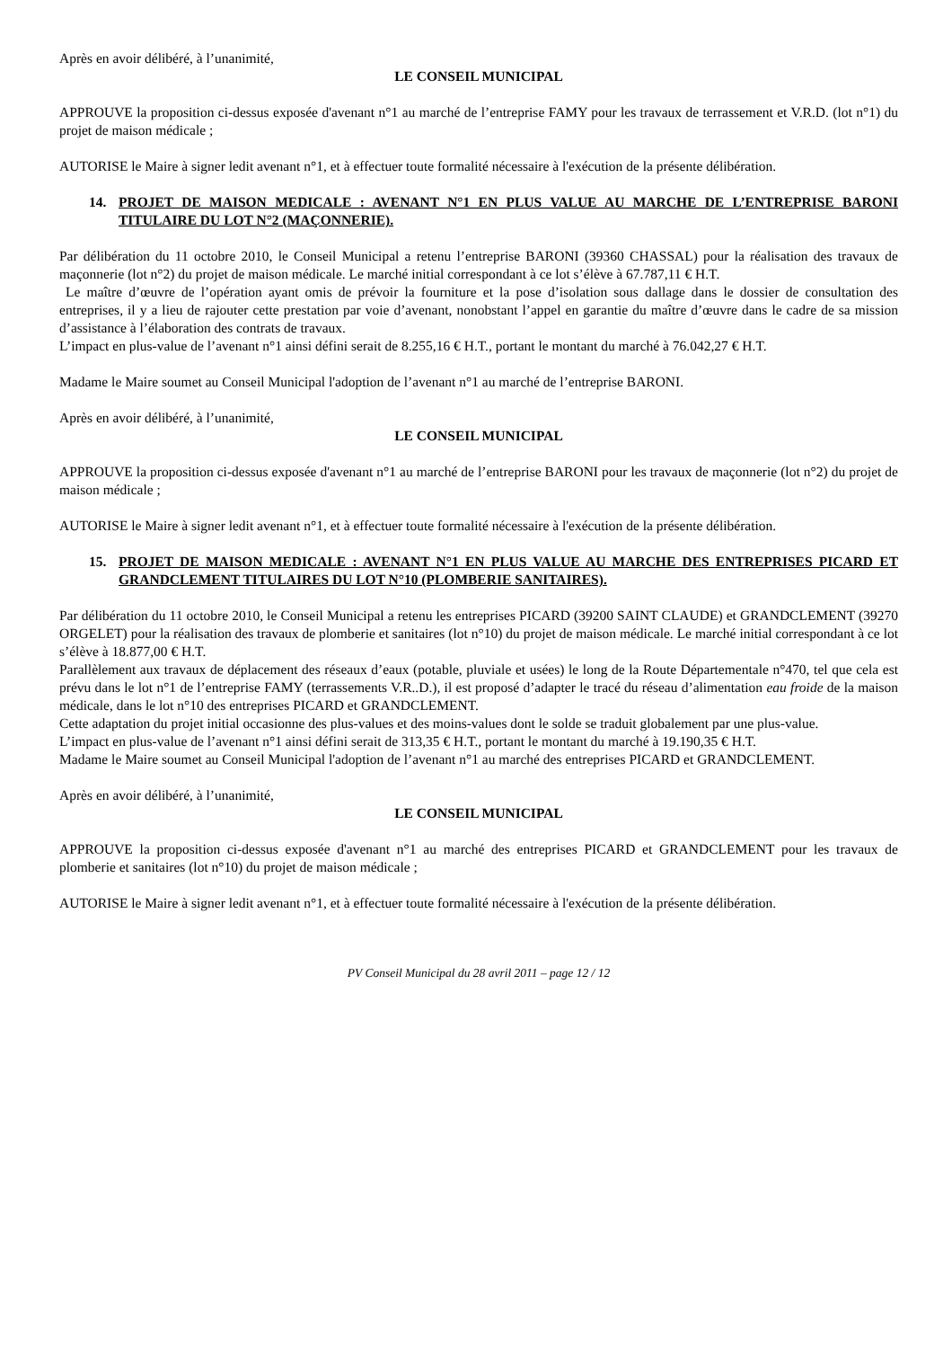Après en avoir délibéré, à l’unanimité,
LE CONSEIL MUNICIPAL
APPROUVE la proposition ci-dessus exposée d'avenant n°1 au marché de l’entreprise FAMY pour les travaux de terrassement et V.R.D. (lot n°1) du projet de maison médicale ;
AUTORISE le Maire à signer ledit avenant n°1, et à effectuer toute formalité nécessaire à l'exécution de la présente délibération.
14. PROJET DE MAISON MEDICALE : AVENANT N°1 EN PLUS VALUE AU MARCHE DE L’ENTREPRISE BARONI TITULAIRE DU LOT N°2 (MAÇONNERIE).
Par délibération du 11 octobre 2010, le Conseil Municipal a retenu l’entreprise BARONI (39360 CHASSAL) pour la réalisation des travaux de maçonnerie (lot n°2) du projet de maison médicale. Le marché initial correspondant à ce lot s’élève à 67.787,11 € H.T.
Le maître d’œuvre de l’opération ayant omis de prévoir la fourniture et la pose d’isolation sous dallage dans le dossier de consultation des entreprises, il y a lieu de rajouter cette prestation par voie d’avenant, nonobstant l’appel en garantie du maître d’œuvre dans le cadre de sa mission d’assistance à l’élaboration des contrats de travaux.
L’impact en plus-value de l’avenant n°1 ainsi défini serait de 8.255,16 € H.T., portant le montant du marché à 76.042,27 € H.T.
Madame le Maire soumet au Conseil Municipal l'adoption de l’avenant n°1 au marché de l’entreprise BARONI.
Après en avoir délibéré, à l’unanimité,
LE CONSEIL MUNICIPAL
APPROUVE la proposition ci-dessus exposée d'avenant n°1 au marché de l’entreprise BARONI pour les travaux de maçonnerie (lot n°2) du projet de maison médicale ;
AUTORISE le Maire à signer ledit avenant n°1, et à effectuer toute formalité nécessaire à l'exécution de la présente délibération.
15. PROJET DE MAISON MEDICALE : AVENANT N°1 EN PLUS VALUE AU MARCHE DES ENTREPRISES PICARD ET GRANDCLEMENT TITULAIRES DU LOT N°10 (PLOMBERIE SANITAIRES).
Par délibération du 11 octobre 2010, le Conseil Municipal a retenu les entreprises PICARD (39200 SAINT CLAUDE) et GRANDCLEMENT (39270 ORGELET) pour la réalisation des travaux de plomberie et sanitaires (lot n°10) du projet de maison médicale. Le marché initial correspondant à ce lot s’élève à 18.877,00 € H.T.
Parallèlement aux travaux de déplacement des réseaux d’eaux (potable, pluviale et usées) le long de la Route Départementale n°470, tel que cela est prévu dans le lot n°1 de l’entreprise FAMY (terrassements V.R..D.), il est proposé d’adapter le tracé du réseau d’alimentation eau froide de la maison médicale, dans le lot n°10 des entreprises PICARD et GRANDCLEMENT.
Cette adaptation du projet initial occasionne des plus-values et des moins-values dont le solde se traduit globalement par une plus-value.
L’impact en plus-value de l’avenant n°1 ainsi défini serait de 313,35 € H.T., portant le montant du marché à 19.190,35 € H.T.
Madame le Maire soumet au Conseil Municipal l'adoption de l’avenant n°1 au marché des entreprises PICARD et GRANDCLEMENT.
Après en avoir délibéré, à l’unanimité,
LE CONSEIL MUNICIPAL
APPROUVE la proposition ci-dessus exposée d'avenant n°1 au marché des entreprises PICARD et GRANDCLEMENT pour les travaux de plomberie et sanitaires (lot n°10) du projet de maison médicale ;
AUTORISE le Maire à signer ledit avenant n°1, et à effectuer toute formalité nécessaire à l'exécution de la présente délibération.
PV Conseil Municipal du 28 avril 2011 – page 12 / 12